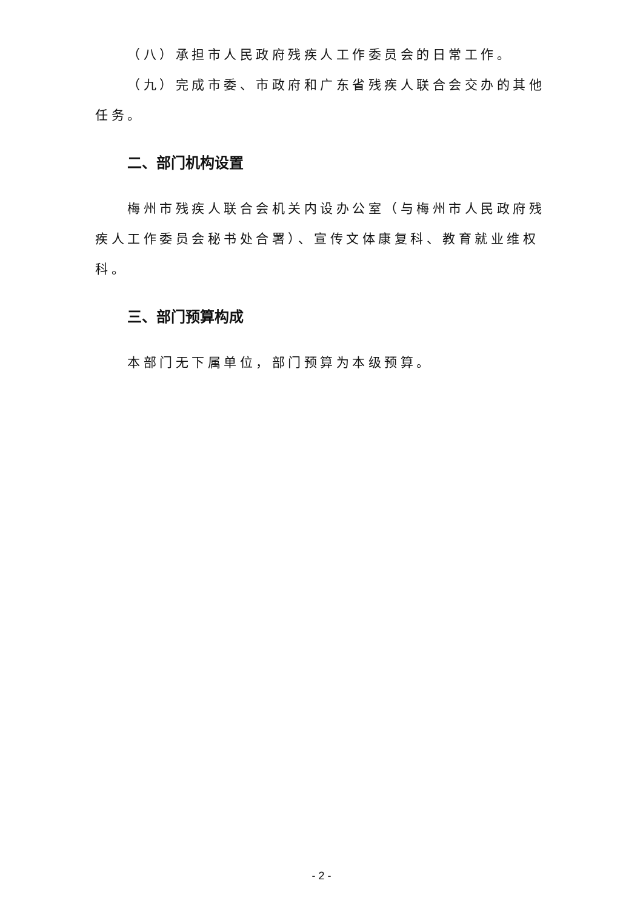（八）承担市人民政府残疾人工作委员会的日常工作。
（九）完成市委、市政府和广东省残疾人联合会交办的其他任务。
二、部门机构设置
梅州市残疾人联合会机关内设办公室（与梅州市人民政府残疾人工作委员会秘书处合署）、宣传文体康复科、教育就业维权科。
三、部门预算构成
本部门无下属单位，部门预算为本级预算。
- 2 -